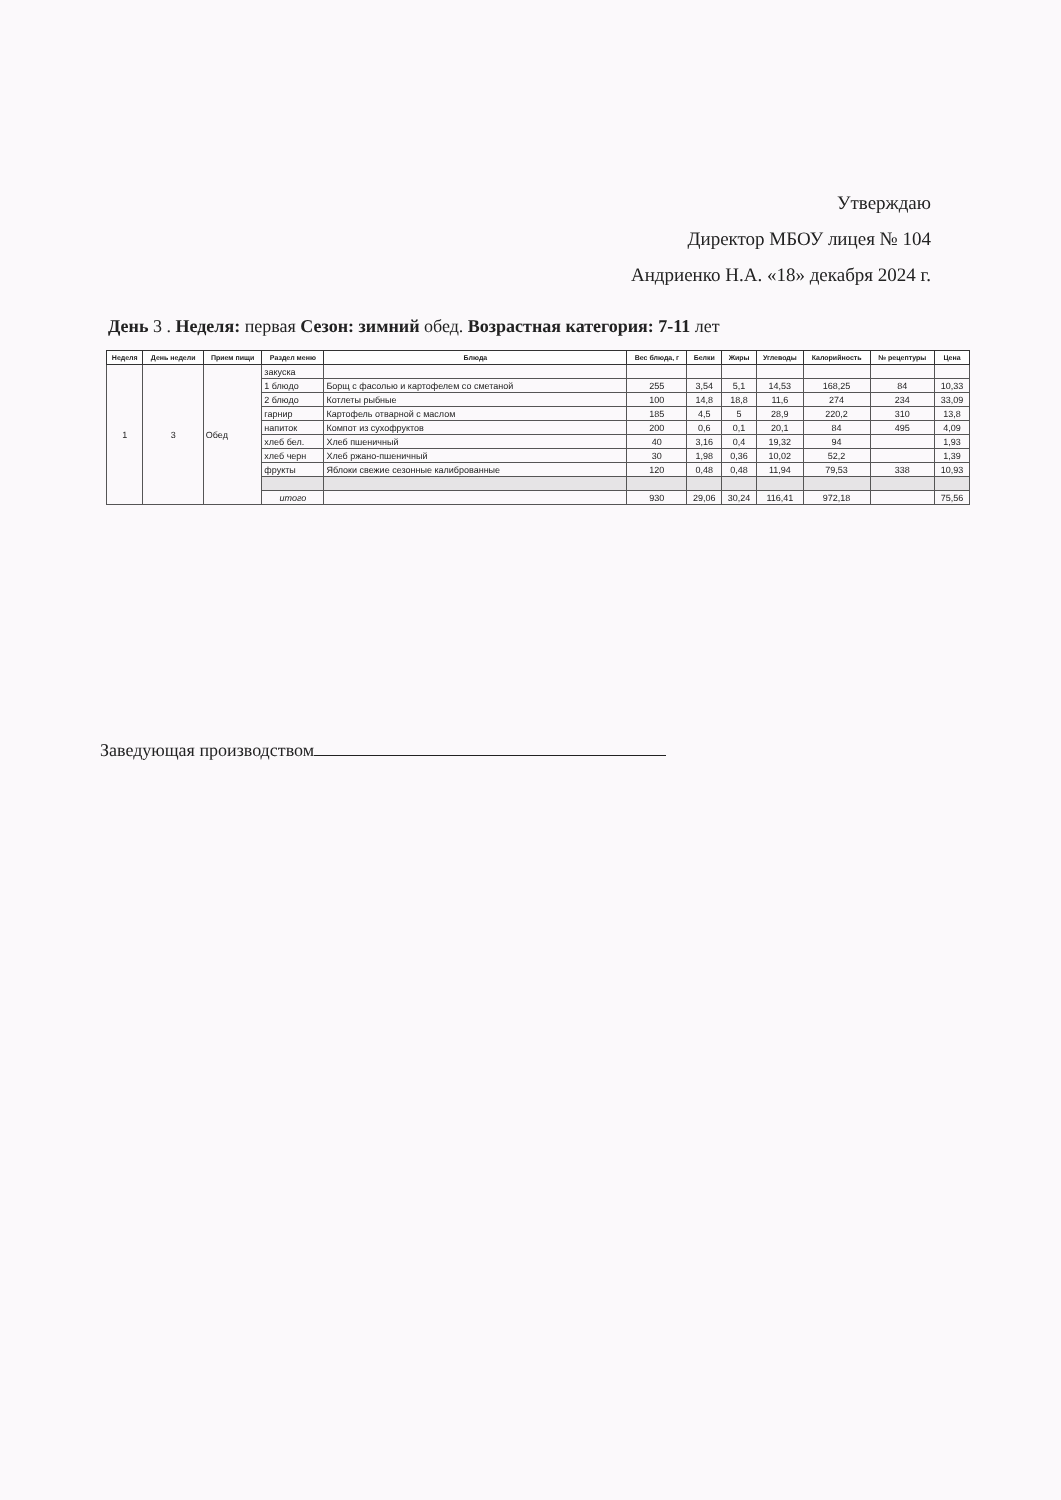Утверждаю
Директор МБОУ лицея № 104
Андриенко Н.А. «18» декабря 2024 г.
День 3 . Неделя: первая Сезон: зимний обед. Возрастная категория: 7-11 лет
| Неделя | День недели | Прием пищи | Раздел меню | Блюда | Вес блюда, г | Белки | Жиры | Углеводы | Калорийность | № рецептуры | Цена |
| --- | --- | --- | --- | --- | --- | --- | --- | --- | --- | --- | --- |
| 1 | 3 | Обед | закуска | | | | | | | | |
| | | | 1 блюдо | Борщ с фасолью и картофелем со сметаной | 255 | 3,54 | 5,1 | 14,53 | 168,25 | 84 | 10,33 |
| | | | 2 блюдо | Котлеты рыбные | 100 | 14,8 | 18,8 | 11,6 | 274 | 234 | 33,09 |
| | | | гарнир | Картофель отварной с маслом | 185 | 4,5 | 5 | 28,9 | 220,2 | 310 | 13,8 |
| | | | напиток | Компот из сухофруктов | 200 | 0,6 | 0,1 | 20,1 | 84 | 495 | 4,09 |
| | | | хлеб бел. | Хлеб пшеничный | 40 | 3,16 | 0,4 | 19,32 | 94 | | 1,93 |
| | | | хлеб черн | Хлеб ржано-пшеничный | 30 | 1,98 | 0,36 | 10,02 | 52,2 | | 1,39 |
| | | | фрукты | Яблоки свежие сезонные калиброванные | 120 | 0,48 | 0,48 | 11,94 | 79,53 | 338 | 10,93 |
| | | | итого | | 930 | 29,06 | 30,24 | 116,41 | 972,18 | | 75,56 |
Заведующая производством